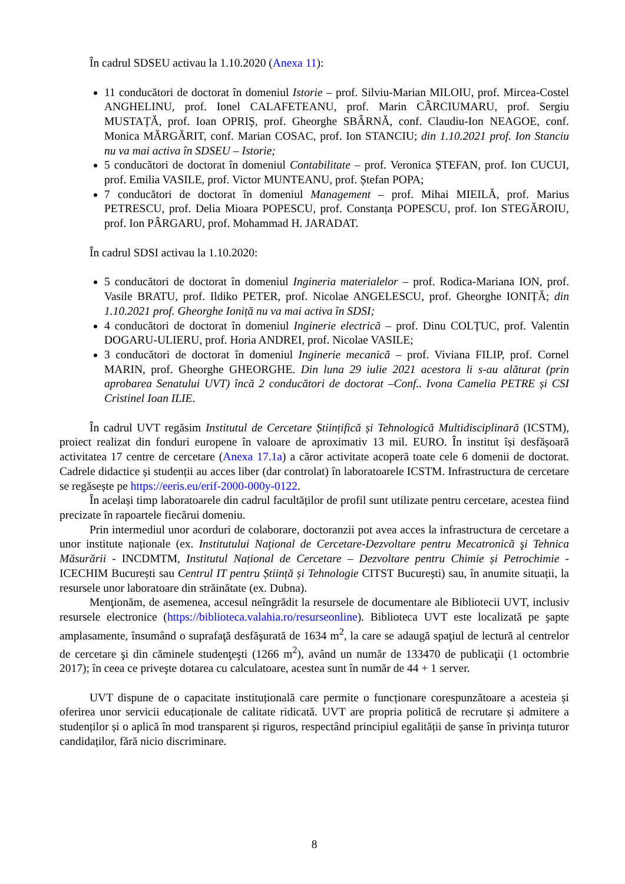În cadrul SDSEU activau la 1.10.2020 (Anexa 11):
11 conducători de doctorat în domeniul Istorie – prof. Silviu-Marian MILOIU, prof. Mircea-Costel ANGHELINU, prof. Ionel CALAFETEANU, prof. Marin CÂRCIUMARU, prof. Sergiu MUSTAȚĂ, prof. Ioan OPRIȘ, prof. Gheorghe SBÂRNĂ, conf. Claudiu-Ion NEAGOE, conf. Monica MĂRGĂRIT, conf. Marian COSAC, prof. Ion STANCIU; din 1.10.2021 prof. Ion Stanciu nu va mai activa în SDSEU – Istorie;
5 conducători de doctorat în domeniul Contabilitate – prof. Veronica ȘTEFAN, prof. Ion CUCUI, prof. Emilia VASILE, prof. Victor MUNTEANU, prof. Ștefan POPA;
7 conducători de doctorat în domeniul Management – prof. Mihai MIEILĂ, prof. Marius PETRESCU, prof. Delia Mioara POPESCU, prof. Constanța POPESCU, prof. Ion STEGĂROIU, prof. Ion PÂRGARU, prof. Mohammad H. JARADAT.
În cadrul SDSI activau la 1.10.2020:
5 conducători de doctorat în domeniul Ingineria materialelor – prof. Rodica-Mariana ION, prof. Vasile BRATU, prof. Ildiko PETER, prof. Nicolae ANGELESCU, prof. Gheorghe IONIȚĂ; din 1.10.2021 prof. Gheorghe Ioniță nu va mai activa în SDSI;
4 conducători de doctorat în domeniul Inginerie electrică – prof. Dinu COLȚUC, prof. Valentin DOGARU-ULIERU, prof. Horia ANDREI, prof. Nicolae VASILE;
3 conducători de doctorat în domeniul Inginerie mecanică – prof. Viviana FILIP, prof. Cornel MARIN, prof. Gheorghe GHEORGHE. Din luna 29 iulie 2021 acestora li s-au alăturat (prin aprobarea Senatului UVT) încă 2 conducători de doctorat –Conf.. Ivona Camelia PETRE și CSI Cristinel Ioan ILIE.
În cadrul UVT regăsim Institutul de Cercetare Științifică și Tehnologică Multidisciplinară (ICSTM), proiect realizat din fonduri europene în valoare de aproximativ 13 mil. EURO. În institut își desfășoară activitatea 17 centre de cercetare (Anexa 17.1a) a căror activitate acoperă toate cele 6 domenii de doctorat. Cadrele didactice și studenții au acces liber (dar controlat) în laboratoarele ICSTM. Infrastructura de cercetare se regăsește pe https://eeris.eu/erif-2000-000y-0122.
În același timp laboratoarele din cadrul facultăților de profil sunt utilizate pentru cercetare, acestea fiind precizate în rapoartele fiecărui domeniu.
Prin intermediul unor acorduri de colaborare, doctoranzii pot avea acces la infrastructura de cercetare a unor institute naționale (ex. Institutului Naţional de Cercetare-Dezvoltare pentru Mecatronică şi Tehnica Măsurării - INCDMTM, Institutul Național de Cercetare – Dezvoltare pentru Chimie și Petrochimie - ICECHIM București sau Centrul IT pentru Știință și Tehnologie CITST București) sau, în anumite situații, la resursele unor laboratoare din străinătate (ex. Dubna).
Menţionăm, de asemenea, accesul neîngrădit la resursele de documentare ale Bibliotecii UVT, inclusiv resursele electronice (https://biblioteca.valahia.ro/resurseonline). Biblioteca UVT este localizată pe şapte amplasamente, însumând o suprafaţă desfăşurată de 1634 m<sup>2</sup>, la care se adaugă spaţiul de lectură al centrelor de cercetare şi din căminele studenţeşti (1266 m<sup>2</sup>), având un număr de 133470 de publicaţii (1 octombrie 2017); în ceea ce priveşte dotarea cu calculatoare, acestea sunt în număr de 44 + 1 server.
UVT dispune de o capacitate instituțională care permite o funcționare corespunzătoare a acesteia și oferirea unor servicii educaționale de calitate ridicată. UVT are propria politică de recrutare și admitere a studenților și o aplică în mod transparent și riguros, respectând principiul egalității de șanse în privința tuturor candidaților, fără nicio discriminare.
8